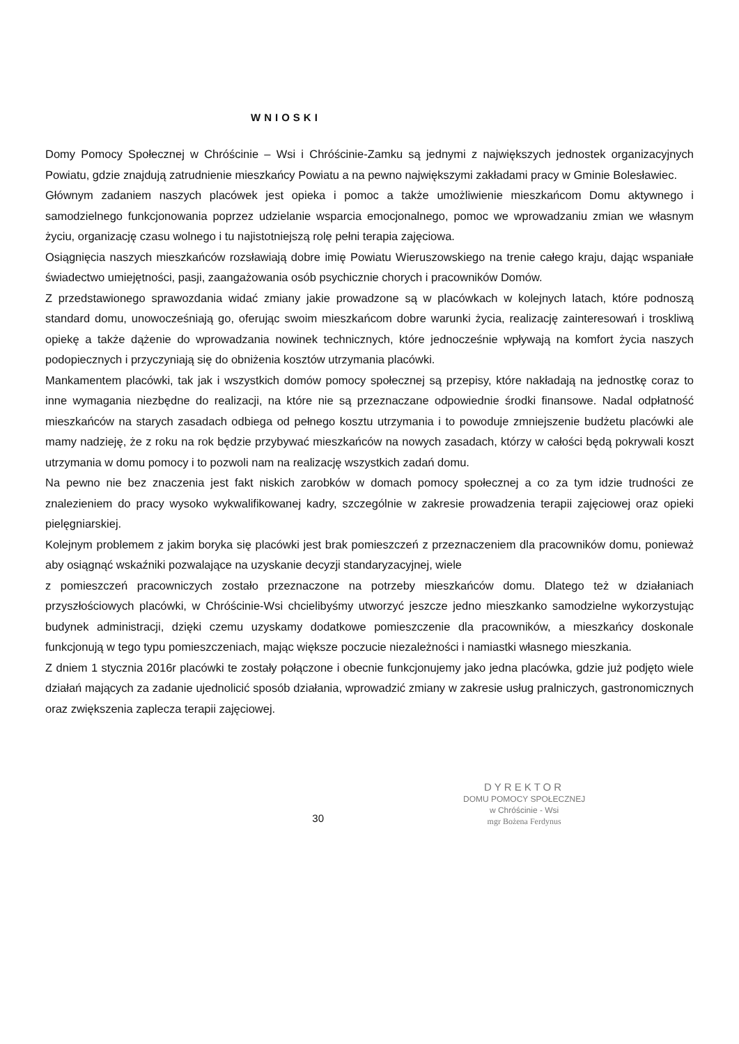WNIOSKI
Domy Pomocy Społecznej w Chróścinie – Wsi i Chróścinie-Zamku są jednymi z największych jednostek organizacyjnych Powiatu, gdzie znajdują zatrudnienie mieszkańcy Powiatu a na pewno największymi zakładami pracy w Gminie Bolesławiec.
Głównym zadaniem naszych placówek jest opieka i pomoc a także umożliwienie mieszkańcom Domu aktywnego i samodzielnego funkcjonowania poprzez udzielanie wsparcia emocjonalnego, pomoc we wprowadzaniu zmian we własnym życiu, organizację czasu wolnego i tu najistotniejszą rolę pełni terapia zajęciowa.
Osiągnięcia naszych mieszkańców rozsławiają dobre imię Powiatu Wieruszowskiego na trenie całego kraju, dając wspaniałe świadectwo umiejętności, pasji, zaangażowania osób psychicznie chorych i pracowników Domów.
Z przedstawionego sprawozdania widać zmiany jakie prowadzone są w placówkach w kolejnych latach, które podnoszą standard domu, unowocześniają go, oferując swoim mieszkańcom dobre warunki życia, realizację zainteresowań i troskliwą opiekę a także dążenie do wprowadzania nowinek technicznych, które jednocześnie wpływają na komfort życia naszych podopiecznych i przyczyniają się do obniżenia kosztów utrzymania placówki.
Mankamentem placówki, tak jak i wszystkich domów pomocy społecznej są przepisy, które nakładają na jednostkę coraz to inne wymagania niezbędne do realizacji, na które nie są przeznaczane odpowiednie środki finansowe. Nadal odpłatność mieszkańców na starych zasadach odbiega od pełnego kosztu utrzymania i to powoduje zmniejszenie budżetu placówki ale mamy nadzieję, że z roku na rok będzie przybywać mieszkańców na nowych zasadach, którzy w całości będą pokrywali koszt utrzymania w domu pomocy i to pozwoli nam na realizację wszystkich zadań domu.
Na pewno nie bez znaczenia jest fakt niskich zarobków w domach pomocy społecznej a co za tym idzie trudności ze znalezieniem do pracy wysoko wykwalifikowanej kadry, szczególnie w zakresie prowadzenia terapii zajęciowej oraz opieki pielęgniarskiej.
Kolejnym problemem z jakim boryka się placówki jest brak pomieszczeń z przeznaczeniem dla pracowników domu, ponieważ aby osiągnąć wskaźniki pozwalające na uzyskanie decyzji standaryzacyjnej, wiele
z pomieszczeń pracowniczych zostało przeznaczone na potrzeby mieszkańców domu. Dlatego też w działaniach przyszłościowych placówki, w Chróścinie-Wsi chcielibyśmy utworzyć jeszcze jedno mieszkanko samodzielne wykorzystując budynek administracji, dzięki czemu uzyskamy dodatkowe pomieszczenie dla pracowników, a mieszkańcy doskonale funkcjonują w tego typu pomieszczeniach, mając większe poczucie niezależności i namiastki własnego mieszkania.
Z dniem 1 stycznia 2016r placówki te zostały połączone i obecnie funkcjonujemy jako jedna placówka, gdzie już podjęto wiele działań mających za zadanie ujednolicić sposób działania, wprowadzić zmiany w zakresie usług pralniczych, gastronomicznych oraz zwiększenia zaplecza terapii zajęciowej.
30
DYREKTOR
DOMU POMOCY SPOŁECZNEJ
w Chróścinie - Wsi
mgr Bożena Ferdynus